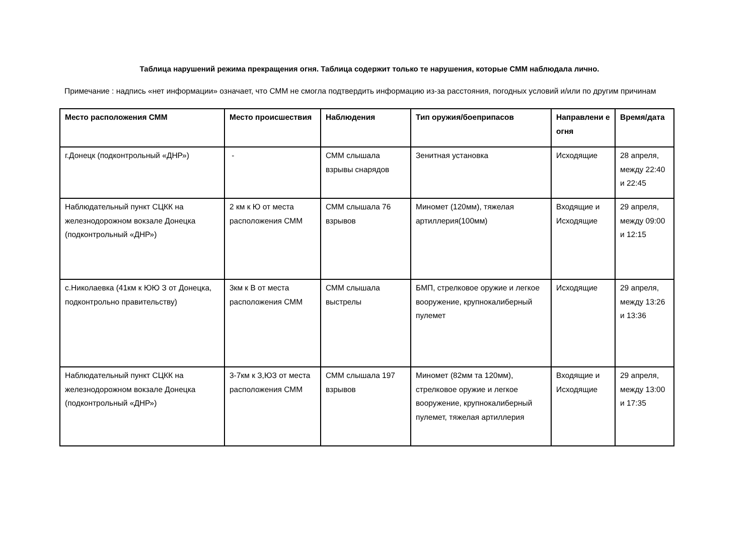Таблица нарушений режима прекращения огня. Таблица содержит только те нарушения, которые СММ наблюдала лично.
Примечание : надпись «нет информации» означает, что СММ не смогла подтвердить информацию из-за расстояния, погодных условий и/или по другим причинам
| Место расположения СММ | Место происшествия | Наблюдения | Тип оружия/боеприпасов | Направлени е огня | Время/дата |
| --- | --- | --- | --- | --- | --- |
| г.Донецк (подконтрольный «ДНР») | - | СММ слышала взрывы снарядов | Зенитная установка | Исходящие | 28 апреля, между 22:40 и 22:45 |
| Наблюдательный пункт СЦКК на железнодорожном вокзале Донецка (подконтрольный «ДНР») | 2 км к Ю от места расположения СММ | СММ слышала 76 взрывов | Миномет (120мм), тяжелая артиллерия(100мм) | Входящие и Исходящие | 29 апреля, между 09:00 и 12:15 |
| с.Николаевка (41км к ЮЮ З от Донецка, подконтрольно правительству) | 3км к В от места расположения СММ | СММ слышала выстрелы | БМП, стрелковое оружие и легкое вооружение, крупнокалиберный пулемет | Исходящие | 29 апреля, между 13:26 и 13:36 |
| Наблюдательный пункт СЦКК на железнодорожном вокзале Донецка (подконтрольный «ДНР») | 3-7км к З,ЮЗ от места расположения СММ | СММ слышала 197 взрывов | Миномет (82мм та 120мм), стрелковое оружие и легкое вооружение, крупнокалиберный пулемет, тяжелая артиллерия | Входящие и Исходящие | 29 апреля, между 13:00 и 17:35 |